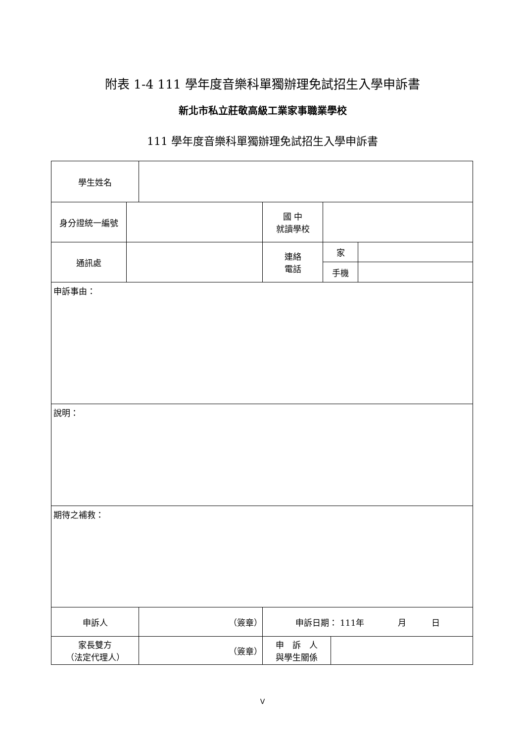附表 1-4 111 學年度音樂科單獨辦理免試招生入學申訴書
新北市私立莊敬高級工業家事職業學校
111 學年度音樂科單獨辦理免試招生入學申訴書
| 學生姓名 | | | | | | |
| 身分證統一編號 | | | 國 中 就讀學校 | | | |
| 通訊處 | | | 連絡 電話 | 家 | | |
| | | | | 手機 | | |
| 申訴事由： | | | | | | |
| 說明： | | | | | | |
| 期待之補救： | | | | | | |
| 申訴人 | | （簽章） | 申訴日期： 111年 月 日 | | | |
| 家長雙方 （法定代理人） | | （簽章） | 申 訴 人 與學生關係 | | | |
V